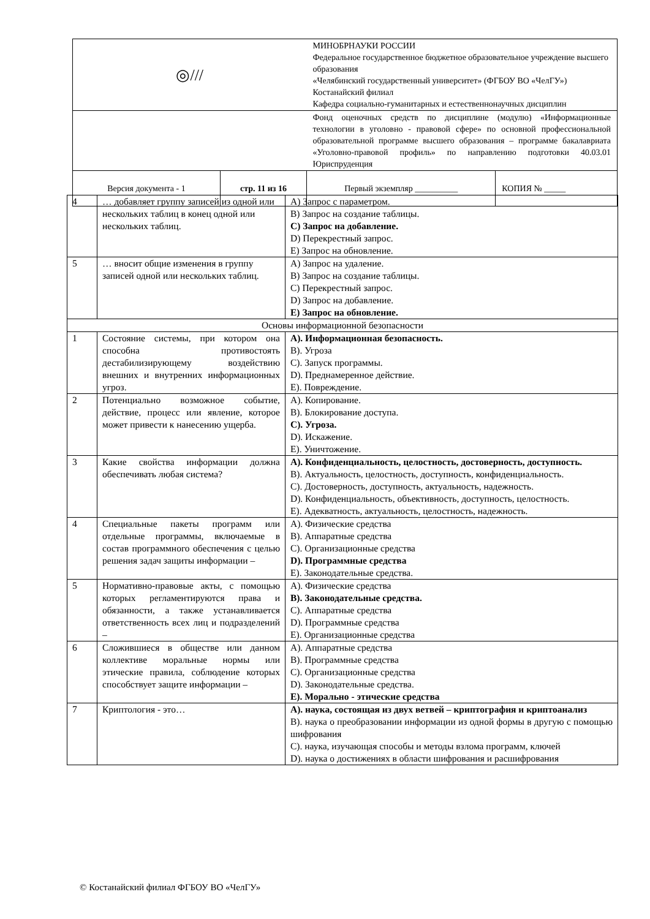| ◎/// | | МИНОБРНАУКИ РОССИИ Федеральное государственное бюджетное образовательное учреждение высшего образования «Челябинский государственный университет» (ФГБОУ ВО «ЧелГУ») Костанайский филиал Кафедра социально-гуманитарных и естественнонаучных дисциплин | |
| | | Фонд оценочных средств по дисциплине (модулю) «Информационные технологии в уголовно - правовой сфере» по основной профессиональной образовательной программе высшего образования – программе бакалавриата «Уголовно-правовой профиль» по направлению подготовки 40.03.01 Юриспруденция | |
| Версия документа - 1 | стр. 11 из 16 | Первый экземпляр __________ | КОПИЯ № _____ |
| 4 | … добавляет группу записей из одной или нескольких таблиц в конец одной или нескольких таблиц. | A) Запрос с параметром. B) Запрос на создание таблицы. C) Запрос на добавление. D) Перекрестный запрос. E) Запрос на обновление. |
| 5 | … вносит общие изменения в группу записей одной или нескольких таблиц. | A) Запрос на удаление. B) Запрос на создание таблицы. C) Перекрестный запрос. D) Запрос на добавление. E) Запрос на обновление. |
| Основы информационной безопасности | | |
| 1 | Состояние системы, при котором она способна противостоять дестабилизирующему воздействию внешних и внутренних информационных угроз. | A). Информационная безопасность. B). Угроза C). Запуск программы. D). Преднамеренное действие. E). Повреждение. |
| 2 | Потенциально возможное событие, действие, процесс или явление, которое может привести к нанесению ущерба. | A). Копирование. B). Блокирование доступа. C). Угроза. D). Искажение. E). Уничтожение. |
| 3 | Какие свойства информации должна обеспечивать любая система? | A). Конфиденциальность, целостность, достоверность, доступность. B). Актуальность, целостность, доступность, конфиденциальность. C). Достоверность, доступность, актуальность, надежность. D). Конфиденциальность, объективность, доступность, целостность. E). Адекватность, актуальность, целостность, надежность. |
| 4 | Специальные пакеты программ или отдельные программы, включаемые в состав программного обеспечения с целью решения задач защиты информации – | A). Физические средства B). Аппаратные средства C). Организационные средства D). Программные средства E). Законодательные средства. |
| 5 | Нормативно-правовые акты, с помощью которых регламентируются права и обязанности, а также устанавливается ответственность всех лиц и подразделений – | A). Физические средства B). Законодательные средства. C). Аппаратные средства D). Программные средства E). Организационные средства |
| 6 | Сложившиеся в обществе или данном коллективе моральные нормы или этические правила, соблюдение которых способствует защите информации – | A). Аппаратные средства B). Программные средства C). Организационные средства D). Законодательные средства. E). Морально - этические средства |
| 7 | Криптология - это… | A). наука, состоящая из двух ветвей – криптография и криптоанализ B). наука о преобразовании информации из одной формы в другую с помощью шифрования C). наука, изучающая способы и методы взлома программ, ключей D). наука о достижениях в области шифрования и расшифрования |
© Костанайский филиал ФГБОУ ВО «ЧелГУ»